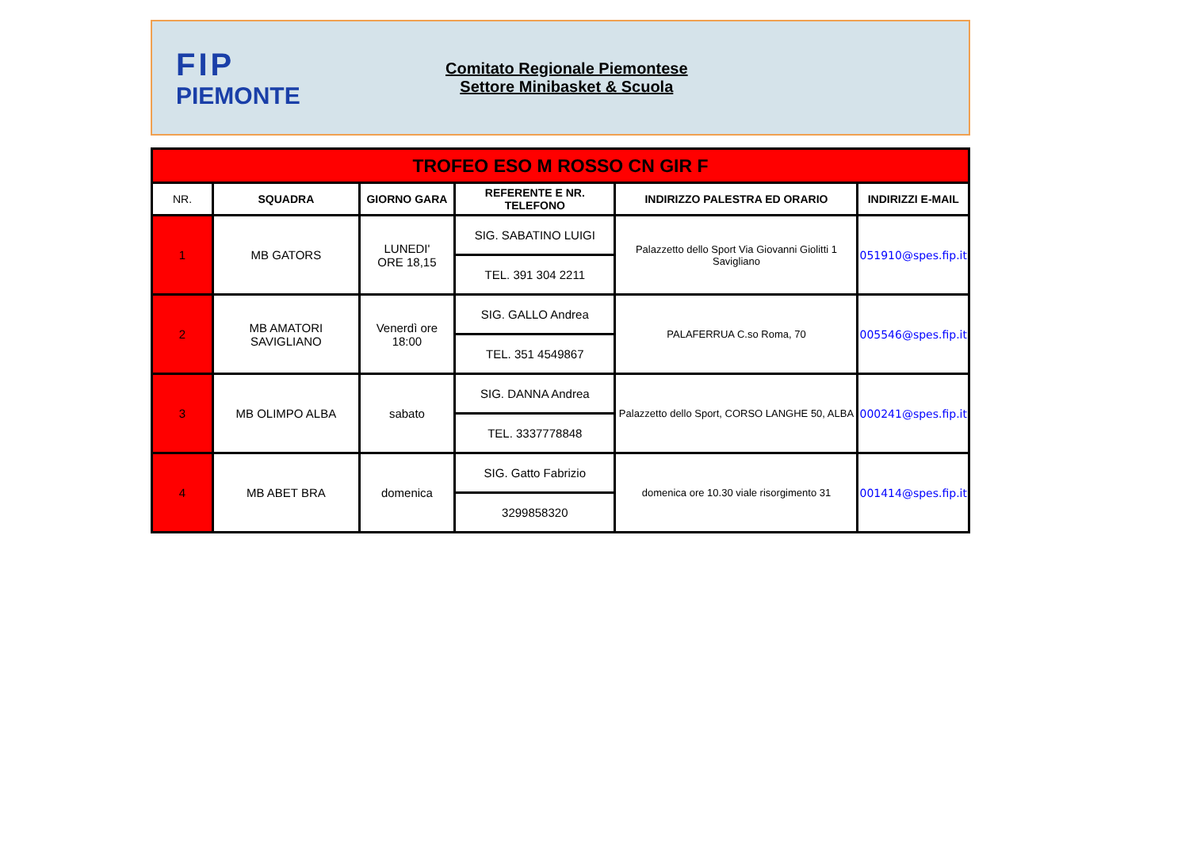FIP
PIEMONTE
Comitato Regionale Piemontese
Settore Minibasket & Scuola
| TROFEO ESO M ROSSO CN GIR F | | | | | |
| NR. | SQUADRA | GIORNO GARA | REFERENTE E NR. TELEFONO | INDIRIZZO PALESTRA ED ORARIO | INDIRIZZI E-MAIL |
| 1 | MB GATORS | LUNEDI' ORE 18,15 | SIG. SABATINO LUIGI | Palazzetto dello Sport Via Giovanni Giolitti 1 Savigliano | 051910@spes.fip.it |
| | | | TEL. 391 304 2211 | | |
| 2 | MB AMATORI SAVIGLIANO | Venerdì ore 18:00 | SIG. GALLO Andrea | PALAFERRUA C.so Roma, 70 | 005546@spes.fip.it |
| | | | TEL. 351 4549867 | | |
| 3 | MB OLIMPO ALBA | sabato | SIG. DANNA Andrea | Palazzetto dello Sport, CORSO LANGHE 50, ALBA | 000241@spes.fip.it |
| | | | TEL. 3337778848 | | |
| 4 | MB ABET BRA | domenica | SIG. Gatto Fabrizio | domenica ore 10.30 viale risorgimento 31 | 001414@spes.fip.it |
| | | | 3299858320 | | |